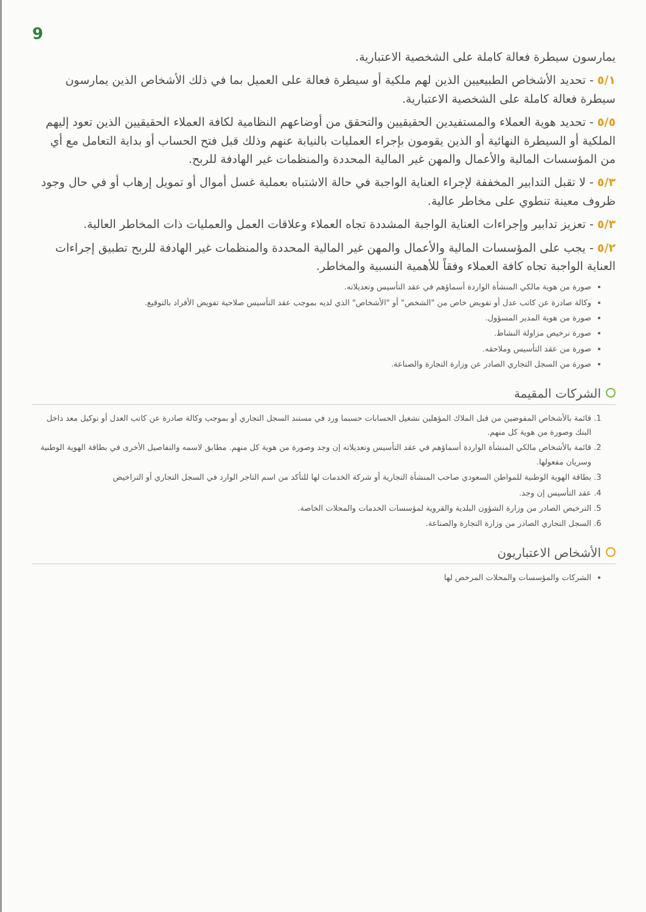9
يمارسون سيطرة فعالة كاملة على الشخصية الاعتبارية.
٥/١ - تحديد الأشخاص الطبيعيين الذين لهم ملكية أو سيطرة فعالة على العميل بما في ذلك الأشخاص الذين يمارسون سيطرة فعالة كاملة على الشخصية الاعتبارية.
٥/٥ - تحديد هوية العملاء والمستفيدين الحقيقيين والتحقق من أوضاعهم النظامية لكافة العملاء الحقيقيين الذين تعود إليهم الملكية أو السيطرة النهائية أو الذين يقومون بإجراء العمليات بالنيابة عنهم وذلك قبل فتح الحساب أو بداية التعامل مع أي من المؤسسات المالية والأعمال والمهن غير المالية المحددة والمنظمات غير الهادفة للربح.
٥/٣ - لا تقبل التدابير المخففة لإجراء العناية الواجبة في حالة الاشتباه بعملية غسل أموال أو تمويل إرهاب أو في حال وجود ظروف معينة تنطوي على مخاطر عالية.
٥/٣ - تعزيز تدابير وإجراءات العناية الواجبة المشددة تجاه العملاء وعلاقات العمل والعمليات ذات المخاطر العالية.
٥/٢ - يجب على المؤسسات المالية والأعمال والمهن غير المالية المحددة والمنظمات غير الهادفة للربح تطبيق إجراءات العناية الواجبة تجاه كافة العملاء وفقاً للأهمية النسبية والمخاطر.
صورة من هوية مالكي المنشأة الواردة أسماؤهم في عقد التأسيس وتعديلاته.
وكالة صادرة عن كاتب عدل أو تفويض خاص من "الشخص" أو "الأشخاص" الذي لديه بموجب عقد التأسيس صلاحية تفويض الأفراد بالتوقيع.
صورة من هوية المدير المسؤول.
صورة ترخيص مزاولة النشاط.
صورة من عقد التأسيس وملاحقه.
صورة من السجل التجاري الصادر عن وزارة التجارة والصناعة.
الشركات المقيمة
1. قائمة بالأشخاص المفوضين من قبل الملاك المؤهلين تشغيل الحسابات حسبما ورد في مستند السجل التجاري أو بموجب وكالة صادرة عن كاتب العدل أو توكيل معد داخل البنك وصورة من هوية كل منهم.
2. قائمة بالأشخاص مالكي المنشأة الواردة أسماؤهم في عقد التأسيس وتعديلاته إن وجد وصورة من هوية كل منهم. مطابق لاسمه والتفاصيل الأخرى في بطاقة الهوية الوطنية وسريان مفعولها.
3. بطاقة الهوية الوطنية للمواطن السعودي صاحب المنشأة التجارية أو شركة الخدمات لها للتأكد من اسم التاجر الوارد في السجل التجاري أو التراخيص
4. عقد التأسيس إن وجد.
5. الترخيص الصادر من وزارة الشؤون البلدية والقروية لمؤسسات الخدمات والمحلات الخاصة.
6. السجل التجاري الصادر من وزارة التجارة والصناعة.
الأشخاص الاعتباريون
الشركات والمؤسسات والمحلات المرخص لها